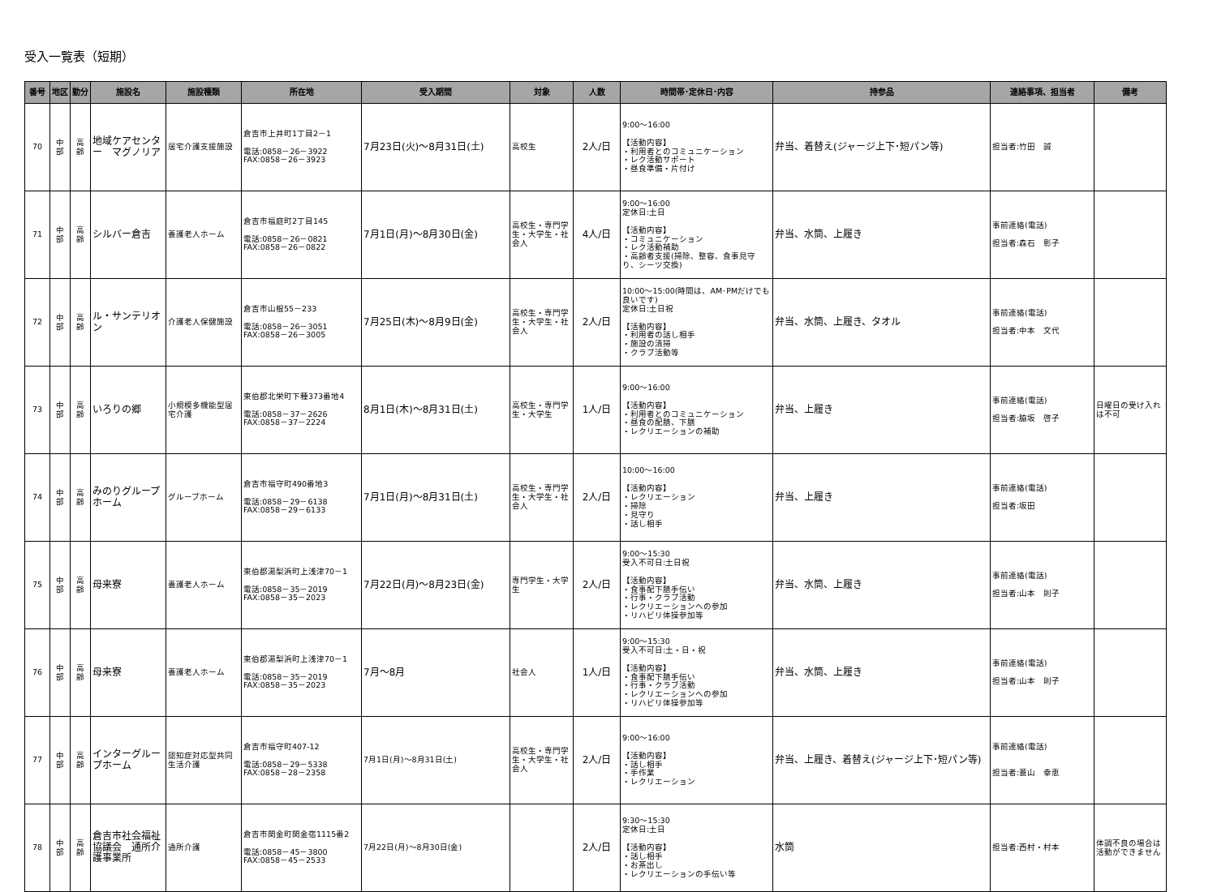受入一覧表（短期）
| 番号 | 地区 | 勤分 | 施設名 | 施設種類 | 所在地 | 受入期間 | 対象 | 人数 | 時間帯･定休日･内容 | 持参品 | 連絡事項、担当者 | 備考 |
| --- | --- | --- | --- | --- | --- | --- | --- | --- | --- | --- | --- | --- |
| 70 | 中 部 | 高 齢 | 地域ケアセンター マグノリア | 居宅介護支援施設 | 倉吉市上井町1丁目2－1 電話:0858－26－3922 FAX:0858－26－3923 | 7月23日(火)～8月31日(土) | 高校生 | 2人/日 | 9:00～16:00 【活動内容】 ・利用者とのコミュニケーション ・レク活動サポート ・昼食準備・片付け | 弁当、着替え(ジャージ上下･短パン等) | 担当者:竹田 誠 | |
| 71 | 中 部 | 高 齢 | シルバー倉吉 | 養護老人ホーム | 倉吉市福庭町2丁目145 電話:0858－26－0821 FAX:0858－26－0822 | 7月1日(月)～8月30日(金) | 高校生・専門学生・大学生・社会人 | 4人/日 | 9:00～16:00 定休日:土日 【活動内容】 ・コミュニケーション ・レク活動補助 ・高齢者支援(掃除、整容、食事見守り、シーツ交換) | 弁当、水筒、上履き | 事前連絡(電話) 担当者:森石 彰子 | |
| 72 | 中 部 | 高 齢 | ル・サンテリオン | 介護老人保健施設 | 倉吉市山根55－233 電話:0858－26－3051 FAX:0858－26－3005 | 7月25日(木)～8月9日(金) | 高校生・専門学生・大学生・社会人 | 2人/日 | 10:00～15:00(時間は、AM･PMだけでも良いです) 定休日:土日祝 【活動内容】 ・利用者の話し相手 ・施設の清掃 ・クラブ活動等 | 弁当、水筒、上履き、タオル | 事前連絡(電話) 担当者:中本 文代 | |
| 73 | 中 部 | 高 齢 | いろりの郷 | 小規模多機能型居宅介護 | 東伯郡北栄町下種373番地4 電話:0858－37－2626 FAX:0858－37－2224 | 8月1日(木)～8月31日(土) | 高校生・専門学生・大学生 | 1人/日 | 9:00～16:00 【活動内容】 ・利用者とのコミュニケーション ・昼食の配膳、下膳 ・レクリエーションの補助 | 弁当、上履き | 事前連絡(電話) 担当者:脇坂 啓子 | 日曜日の受け入れは不可 |
| 74 | 中 部 | 高 齢 | みのりグループホーム | グループホーム | 倉吉市福守町490番地3 電話:0858－29－6138 FAX:0858－29－6133 | 7月1日(月)～8月31日(土) | 高校生・専門学生・大学生・社会人 | 2人/日 | 10:00～16:00 【活動内容】 ・レクリエーション ・掃除 ・見守り ・話し相手 | 弁当、上履き | 事前連絡(電話) 担当者:坂田 | |
| 75 | 中 部 | 高 齢 | 母来寮 | 養護老人ホーム | 東伯郡湯梨浜町上浅津70－1 電話:0858－35－2019 FAX:0858－35－2023 | 7月22日(月)～8月23日(金) | 専門学生・大学生 | 2人/日 | 9:00～15:30 受入不可日:土日祝 【活動内容】 ・食事配下膳手伝い ・行事・クラブ活動 ・レクリエーションへの参加 ・リハビリ体操参加等 | 弁当、水筒、上履き | 事前連絡(電話) 担当者:山本 則子 | |
| 76 | 中 部 | 高 齢 | 母来寮 | 養護老人ホーム | 東伯郡湯梨浜町上浅津70－1 電話:0858－35－2019 FAX:0858－35－2023 | 7月～8月 | 社会人 | 1人/日 | 9:00～15:30 受入不可日:土・日・祝 【活動内容】 ・食事配下膳手伝い ・行事・クラブ活動 ・レクリエーションへの参加 ・リハビリ体操参加等 | 弁当、水筒、上履き | 事前連絡(電話) 担当者:山本 則子 | |
| 77 | 中 部 | 高 齢 | インターグループホーム | 認知症対応型共同生活介護 | 倉吉市福守町407-12 電話:0858－29－5338 FAX:0858－28－2358 | 7月1日(月)～8月31日(土) | 高校生・専門学生・大学生・社会人 | 2人/日 | 9:00～16:00 【活動内容】 ・話し相手 ・手作業 ・レクリエーション | 弁当、上履き、着替え(ジャージ上下･短パン等) | 事前連絡(電話) 担当者:蓑山 幸恵 | |
| 78 | 中 部 | 高 齢 | 倉吉市社会福祉協議会 通所介護事業所 | 通所介護 | 倉吉市関金町関金宿1115番2 電話:0858－45－3800 FAX:0858－45－2533 | 7月22日(月)～8月30日(金) | | 2人/日 | 9:30～15:30 定休日:土日 【活動内容】 ・話し相手 ・お茶出し ・レクリエーションの手伝い等 | 水筒 | 担当者:西村・村本 | 体調不良の場合は活動ができません |